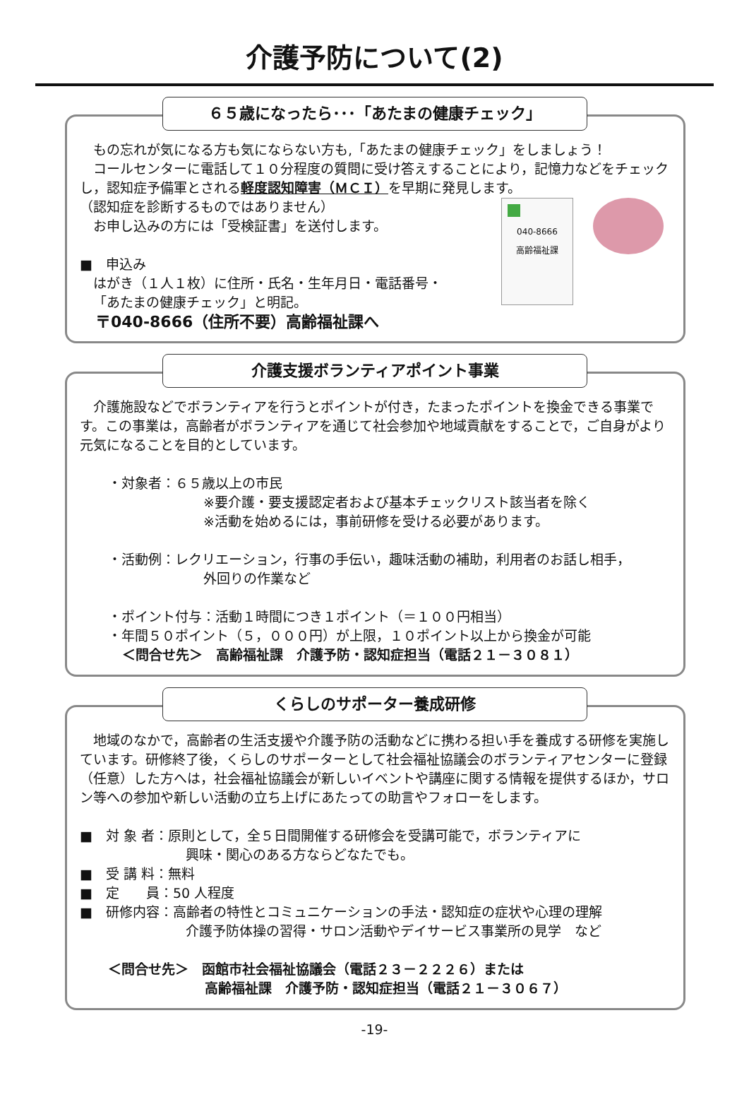介護予防について(2)
６５歳になったら･･･「あたまの健康チェック」
もの忘れが気になる方も気にならない方も,「あたまの健康チェック」をしましょう！
コールセンターに電話して１０分程度の質問に受け答えすることにより，記憶力などをチェックし，認知症予備軍とされる軽度認知障害（ＭＣＩ）を早期に発見します。
040-8666
高齢福祉課
（認知症を診断するものではありません）
お申し込みの方には「受検証書」を送付します。
■　申込み
はがき（１人１枚）に住所・氏名・生年月日・電話番号・
「あたまの健康チェック」と明記。
〒040-8666（住所不要）高齢福祉課へ
介護支援ボランティアポイント事業
介護施設などでボランティアを行うとポイントが付き，たまったポイントを換金できる事業です。この事業は，高齢者がボランティアを通じて社会参加や地域貢献をすることで，ご自身がより元気になることを目的としています。
・対象者：６５歳以上の市民
※要介護・要支援認定者および基本チェックリスト該当者を除く
※活動を始めるには，事前研修を受ける必要があります。
・活動例：レクリエーション，行事の手伝い，趣味活動の補助，利用者のお話し相手，
外回りの作業など
・ポイント付与：活動１時間につき１ポイント（＝１００円相当）
・年間５０ポイント（５，０００円）が上限，１０ポイント以上から換金が可能
＜問合せ先＞　高齢福祉課　介護予防・認知症担当（電話２１－３０８１）
くらしのサポーター養成研修
地域のなかで，高齢者の生活支援や介護予防の活動などに携わる担い手を養成する研修を実施しています。研修終了後，くらしのサポーターとして社会福祉協議会のボランティアセンターに登録（任意）した方へは，社会福祉協議会が新しいイベントや講座に関する情報を提供するほか，サロン等への参加や新しい活動の立ち上げにあたっての助言やフォローをします。
■　対 象 者：原則として，全５日間開催する研修会を受講可能で，ボランティアに
興味・関心のある方ならどなたでも。
■　受 講 料：無料
■　定　　員：50 人程度
■　研修内容：高齢者の特性とコミュニケーションの手法・認知症の症状や心理の理解
介護予防体操の習得・サロン活動やデイサービス事業所の見学　など
＜問合せ先＞　函館市社会福祉協議会（電話２３－２２２６）または
高齢福祉課　介護予防・認知症担当（電話２１－３０６７）
-19-